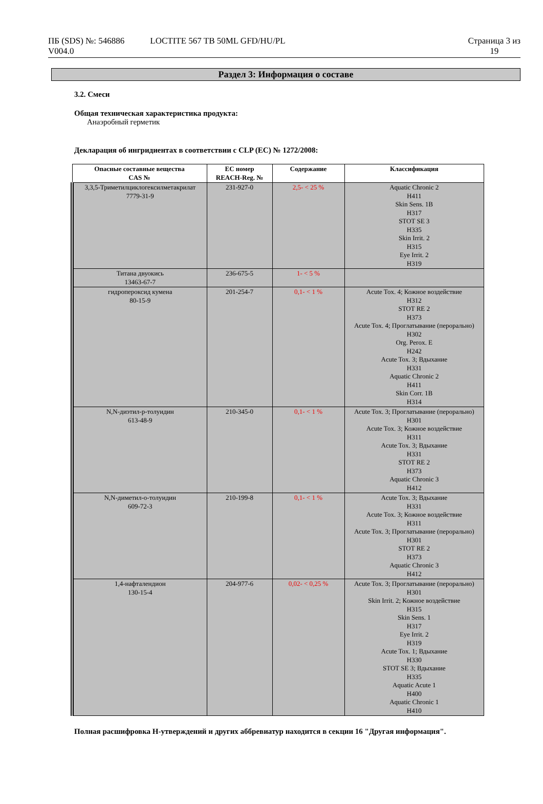ПБ (SDS) №: 546886
V004.0
LOCTITE 567 TB 50ML GFD/HU/PL Страница 3 из
19
Раздел 3: Информация о составе
3.2. Смеси
Общая техническая характеристика продукта:
Анаэробный герметик
Декларация об ингридиентах в соответствии с CLP (EC) № 1272/2008:
| Опасные составные вещества CAS № | EC номер REACH-Reg. № | Содержание | Классификация |
| --- | --- | --- | --- |
| 3,3,5-Триметилциклогексилметакрилат 7779-31-9 | 231-927-0 | 2,5- < 25 % | Aquatic Chronic 2 H411 Skin Sens. 1B H317 STOT SE 3 H335 Skin Irrit. 2 H315 Eye Irrit. 2 H319 |
| Титана двуокись 13463-67-7 | 236-675-5 | 1- < 5 % | |
| гидропероксид кумена 80-15-9 | 201-254-7 | 0,1- < 1 % | Acute Tox. 4; Кожное воздействие H312 STOT RE 2 H373 Acute Tox. 4; Проглатывание (перорально) H302 Org. Perox. E H242 Acute Tox. 3; Вдыхание H331 Aquatic Chronic 2 H411 Skin Corr. 1B H314 |
| N,N-диэтил-р-толуидин 613-48-9 | 210-345-0 | 0,1- < 1 % | Acute Tox. 3; Проглатывание (перорально) H301 Acute Tox. 3; Кожное воздействие H311 Acute Tox. 3; Вдыхание H331 STOT RE 2 H373 Aquatic Chronic 3 H412 |
| N,N-диметил-о-толуидин 609-72-3 | 210-199-8 | 0,1- < 1 % | Acute Tox. 3; Вдыхание H331 Acute Tox. 3; Кожное воздействие H311 Acute Tox. 3; Проглатывание (перорально) H301 STOT RE 2 H373 Aquatic Chronic 3 H412 |
| 1,4-нафталендион 130-15-4 | 204-977-6 | 0,02- < 0,25 % | Acute Tox. 3; Проглатывание (перорально) H301 Skin Irrit. 2; Кожное воздействие H315 Skin Sens. 1 H317 Eye Irrit. 2 H319 Acute Tox. 1; Вдыхание H330 STOT SE 3; Вдыхание H335 Aquatic Acute 1 H400 Aquatic Chronic 1 H410 |
Полная расшифровка H-утверждений и других аббревиатур находится в секции 16 "Другая информация".